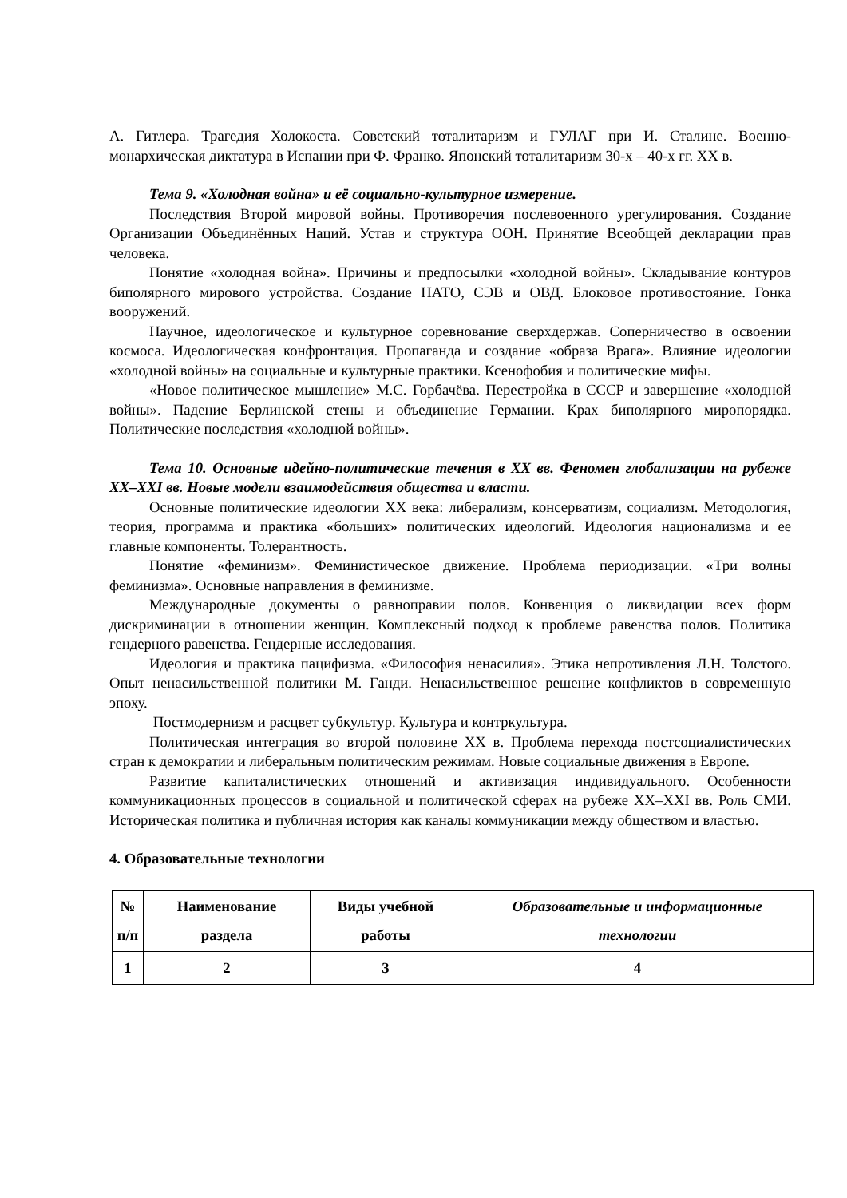А. Гитлера. Трагедия Холокоста. Советский тоталитаризм и ГУЛАГ при И. Сталине. Военно-монархическая диктатура в Испании при Ф. Франко. Японский тоталитаризм 30-х – 40-х гг. XX в.
Тема 9. «Холодная война» и её социально-культурное измерение.
Последствия Второй мировой войны. Противоречия послевоенного урегулирования. Создание Организации Объединённых Наций. Устав и структура ООН. Принятие Всеобщей декларации прав человека.
Понятие «холодная война». Причины и предпосылки «холодной войны». Складывание контуров биполярного мирового устройства. Создание НАТО, СЭВ и ОВД. Блоковое противостояние. Гонка вооружений.
Научное, идеологическое и культурное соревнование сверхдержав. Соперничество в освоении космоса. Идеологическая конфронтация. Пропаганда и создание «образа Врага». Влияние идеологии «холодной войны» на социальные и культурные практики. Ксенофобия и политические мифы.
«Новое политическое мышление» М.С. Горбачёва. Перестройка в СССР и завершение «холодной войны». Падение Берлинской стены и объединение Германии. Крах биполярного миропорядка. Политические последствия «холодной войны».
Тема 10. Основные идейно-политические течения в XX вв. Феномен глобализации на рубеже XX–XXI вв. Новые модели взаимодействия общества и власти.
Основные политические идеологии XX века: либерализм, консерватизм, социализм. Методология, теория, программа и практика «больших» политических идеологий. Идеология национализма и ее главные компоненты. Толерантность.
Понятие «феминизм». Феминистическое движение. Проблема периодизации. «Три волны феминизма». Основные направления в феминизме.
Международные документы о равноправии полов. Конвенция о ликвидации всех форм дискриминации в отношении женщин. Комплексный подход к проблеме равенства полов. Политика гендерного равенства. Гендерные исследования.
Идеология и практика пацифизма. «Философия ненасилия». Этика непротивления Л.Н. Толстого. Опыт ненасильственной политики М. Ганди. Ненасильственное решение конфликтов в современную эпоху.
Постмодернизм и расцвет субкультур. Культура и контркультура.
Политическая интеграция во второй половине XX в. Проблема перехода постсоциалистических стран к демократии и либеральным политическим режимам. Новые социальные движения в Европе.
Развитие капиталистических отношений и активизация индивидуального. Особенности коммуникационных процессов в социальной и политической сферах на рубеже XX–XXI вв. Роль СМИ. Историческая политика и публичная история как каналы коммуникации между обществом и властью.
4. Образовательные технологии
| № п/п | Наименование раздела | Виды учебной работы | Образовательные и информационные технологии |
| --- | --- | --- | --- |
| 1 | 2 | 3 | 4 |